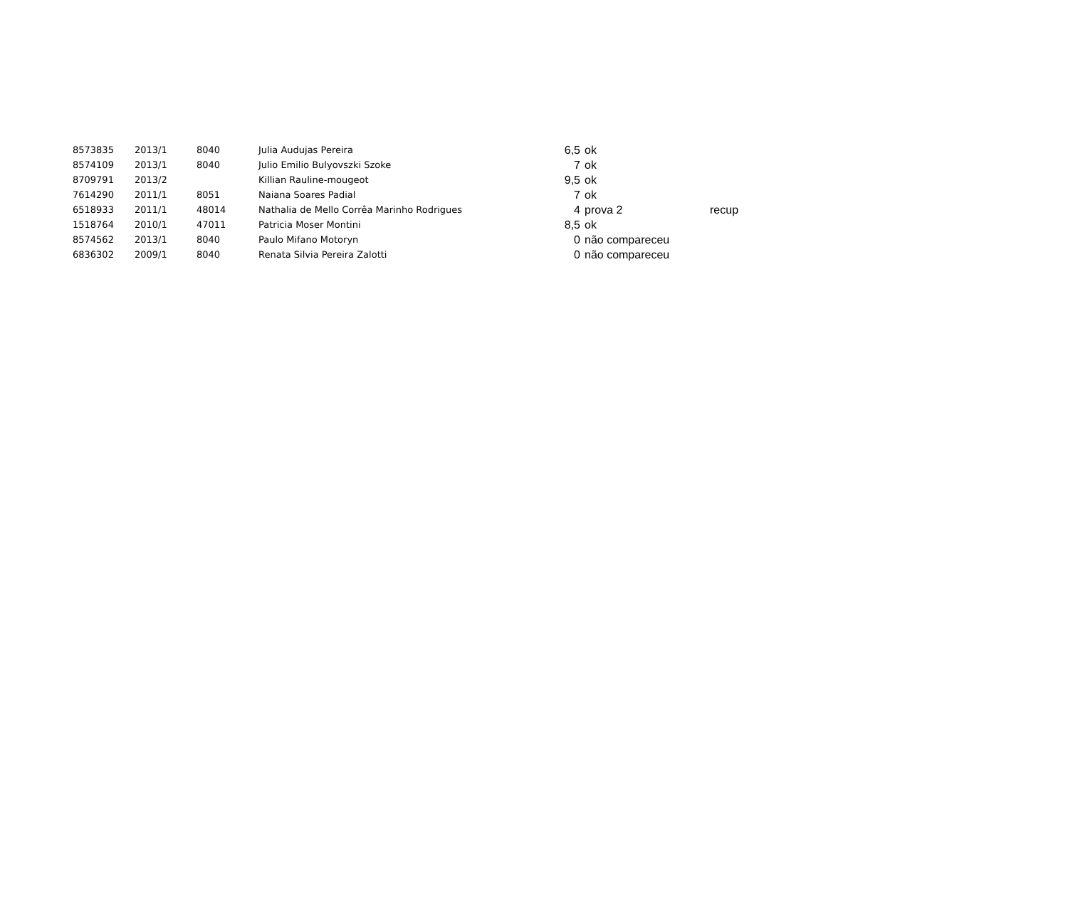| 8573835 | 2013/1 | 8040 | Julia Audujas Pereira | 6,5 | ok | |
| 8574109 | 2013/1 | 8040 | Julio Emilio Bulyovszki Szoke | 7 | ok | |
| 8709791 | 2013/2 | | Killian Rauline-mougeot | 9,5 | ok | |
| 7614290 | 2011/1 | 8051 | Naiana Soares Padial | 7 | ok | |
| 6518933 | 2011/1 | 48014 | Nathalia de Mello Corrêa Marinho Rodrigues | 4 | prova 2 | recup |
| 1518764 | 2010/1 | 47011 | Patricia Moser Montini | 8,5 | ok | |
| 8574562 | 2013/1 | 8040 | Paulo Mifano Motoryn | 0 | não compareceu | |
| 6836302 | 2009/1 | 8040 | Renata Silvia Pereira Zalotti | 0 | não compareceu | |